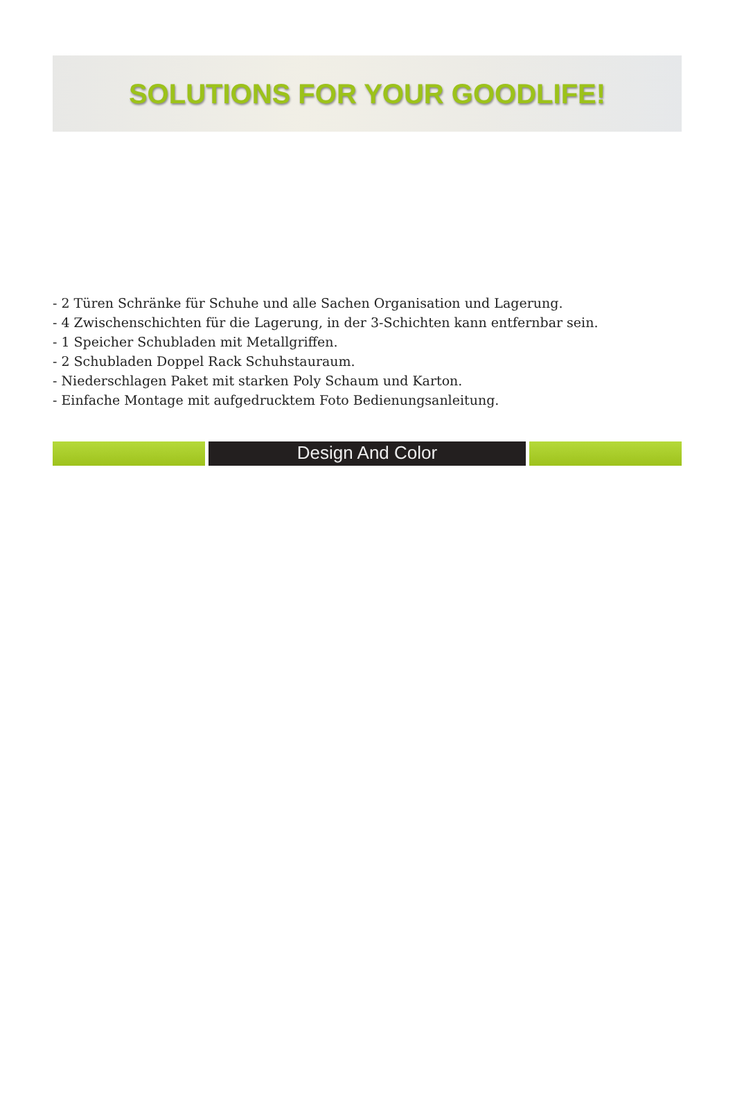SOLUTIONS FOR YOUR GOODLIFE!
- 2 Türen Schränke für Schuhe und alle Sachen Organisation und Lagerung.
- 4 Zwischenschichten für die Lagerung, in der 3-Schichten kann entfernbar sein.
- 1 Speicher Schubladen mit Metallgriffen.
- 2 Schubladen Doppel Rack Schuhstauraum.
- Niederschlagen Paket mit starken Poly Schaum und Karton.
- Einfache Montage mit aufgedrucktem Foto Bedienungsanleitung.
Design And Color